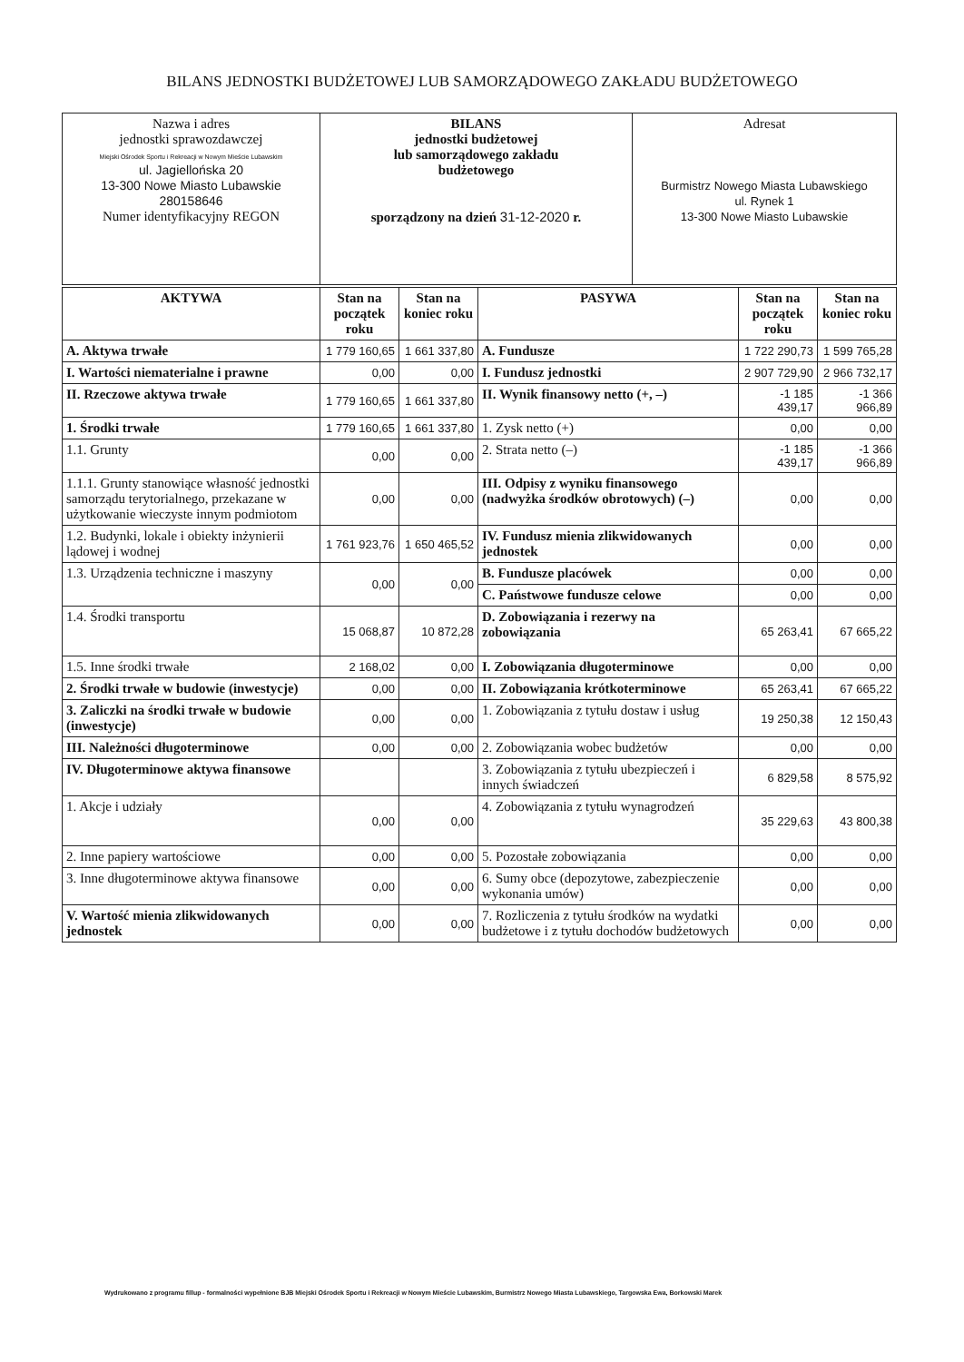BILANS JEDNOSTKI BUDŻETOWEJ LUB SAMORZĄDOWEGO ZAKŁADU BUDŻETOWEGO
| Nazwa i adres jednostki sprawozdawczej Miejski Ośrodek Sportu i Rekreacji w Nowym Mieście Lubawskim ul. Jagiellońska 20 13-300 Nowe Miasto Lubawskie 280158646 Numer identyfikacyjny REGON | BILANS jednostki budżetowej lub samorządowego zakładu budżetowego sporządzony na dzień 31-12-2020 r. | Adresat Burmistrz Nowego Miasta Lubawskiego ul. Rynek 1 13-300 Nowe Miasto Lubawskie |
| AKTYWA | Stan na początek roku | Stan na koniec roku | PASYWA | Stan na początek roku | Stan na koniec roku |
| --- | --- | --- | --- | --- | --- |
| A. Aktywa trwałe | 1 779 160,65 | 1 661 337,80 | A. Fundusze | 1 722 290,73 | 1 599 765,28 |
| I. Wartości niematerialne i prawne | 0,00 | 0,00 | I. Fundusz jednostki | 2 907 729,90 | 2 966 732,17 |
| II. Rzeczowe aktywa trwałe | 1 779 160,65 | 1 661 337,80 | II. Wynik finansowy netto (+, –) | -1 185 439,17 | -1 366 966,89 |
| 1. Środki trwałe | 1 779 160,65 | 1 661 337,80 | 1. Zysk netto (+) | 0,00 | 0,00 |
| 1.1. Grunty | 0,00 | 0,00 | 2. Strata netto (–) | -1 185 439,17 | -1 366 966,89 |
| 1.1.1. Grunty stanowiące własność jednostki samorządu terytorialnego, przekazane w użytkowanie wieczyste innym podmiotom | 0,00 | 0,00 | III. Odpisy z wyniku finansowego (nadwyżka środków obrotowych) (–) | 0,00 | 0,00 |
| 1.2. Budynki, lokale i obiekty inżynierii lądowej i wodnej | 1 761 923,76 | 1 650 465,52 | IV. Fundusz mienia zlikwidowanych jednostek | 0,00 | 0,00 |
| 1.3. Urządzenia techniczne i maszyny | 0,00 | 0,00 | B. Fundusze placówek | 0,00 | 0,00 |
| | | | C. Państwowe fundusze celowe | 0,00 | 0,00 |
| 1.4. Środki transportu | 15 068,87 | 10 872,28 | D. Zobowiązania i rezerwy na zobowiązania | 65 263,41 | 67 665,22 |
| 1.5. Inne środki trwałe | 2 168,02 | 0,00 | I. Zobowiązania długoterminowe | 0,00 | 0,00 |
| 2. Środki trwałe w budowie (inwestycje) | 0,00 | 0,00 | II. Zobowiązania krótkoterminowe | 65 263,41 | 67 665,22 |
| 3. Zaliczki na środki trwałe w budowie (inwestycje) | 0,00 | 0,00 | 1. Zobowiązania z tytułu dostaw i usług | 19 250,38 | 12 150,43 |
| III. Należności długoterminowe | 0,00 | 0,00 | 2. Zobowiązania wobec budżetów | 0,00 | 0,00 |
| IV. Długoterminowe aktywa finansowe | | | 3. Zobowiązania z tytułu ubezpieczeń i innych świadczeń | 6 829,58 | 8 575,92 |
| 1. Akcje i udziały | 0,00 | 0,00 | 4. Zobowiązania z tytułu wynagrodzeń | 35 229,63 | 43 800,38 |
| 2. Inne papiery wartościowe | 0,00 | 0,00 | 5. Pozostałe zobowiązania | 0,00 | 0,00 |
| 3. Inne długoterminowe aktywa finansowe | 0,00 | 0,00 | 6. Sumy obce (depozytowe, zabezpieczenie wykonania umów) | 0,00 | 0,00 |
| V. Wartość mienia zlikwidowanych jednostek | 0,00 | 0,00 | 7. Rozliczenia z tytułu środków na wydatki budżetowe i z tytułu dochodów budżetowych | 0,00 | 0,00 |
Wydrukowano z programu fillup - formalności wypełnione BJB Miejski Ośrodek Sportu i Rekreacji w Nowym Mieście Lubawskim, Burmistrz Nowego Miasta Lubawskiego, Targowska Ewa, Borkowski Marek